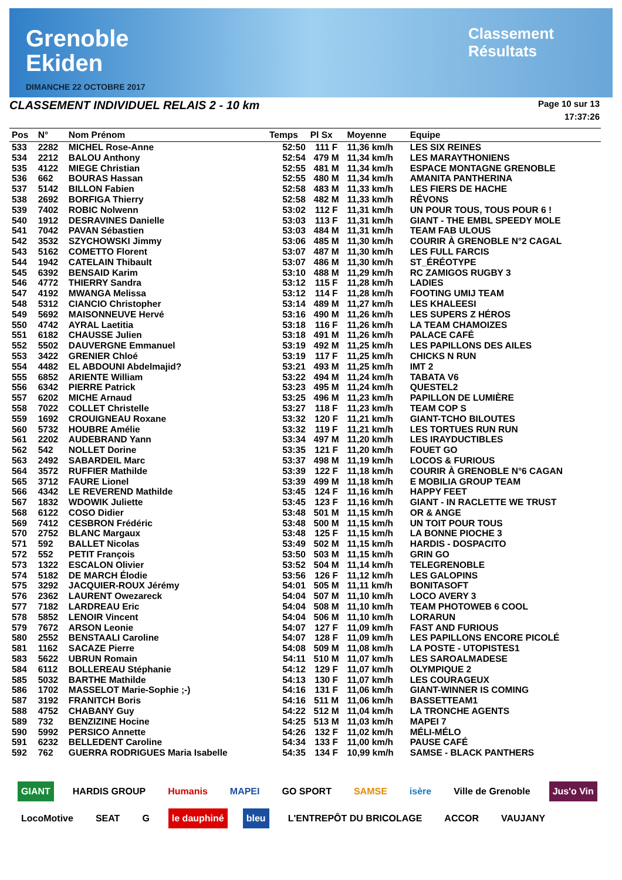Grenoble
Ekiden
DIMANCHE 22 OCTOBRE 2017
Classement
Résultats
CLASSEMENT INDIVIDUEL RELAIS 2 - 10 km
Page 10 sur 13
17:37:26
| Pos | N° | Nom Prénom | Temps | Pl Sx | Moyenne | Equipe |
| --- | --- | --- | --- | --- | --- | --- |
| 533 | 2282 | MICHEL Rose-Anne | 52:50 | 111 F | 11,36 km/h | LES SIX REINES |
| 534 | 2212 | BALOU Anthony | 52:54 | 479 M | 11,34 km/h | LES MARAYTHONIENS |
| 535 | 4122 | MIEGE Christian | 52:55 | 481 M | 11,34 km/h | ESPACE MONTAGNE GRENOBLE |
| 536 | 662 | BOURAS Hassan | 52:55 | 480 M | 11,34 km/h | AMANITA PANTHERINA |
| 537 | 5142 | BILLON Fabien | 52:58 | 483 M | 11,33 km/h | LES FIERS DE HACHE |
| 538 | 2692 | BORFIGA Thierry | 52:58 | 482 M | 11,33 km/h | RÊVONS |
| 539 | 7402 | ROBIC Nolwenn | 53:02 | 112 F | 11,31 km/h | UN POUR TOUS, TOUS POUR 6 ! |
| 540 | 1912 | DESRAVINES Danielle | 53:03 | 113 F | 11,31 km/h | GIANT - THE EMBL SPEEDY MOLE |
| 541 | 7042 | PAVAN Sébastien | 53:03 | 484 M | 11,31 km/h | TEAM FAB ULOUS |
| 542 | 3532 | SZYCHOWSKI Jimmy | 53:06 | 485 M | 11,30 km/h | COURIR À GRENOBLE N°2 CAGAL |
| 543 | 5162 | COMETTO Florent | 53:07 | 487 M | 11,30 km/h | LES FULL FARCIS |
| 544 | 1942 | CATELAIN Thibault | 53:07 | 486 M | 11,30 km/h | ST_ÉRÉOTYPE |
| 545 | 6392 | BENSAID Karim | 53:10 | 488 M | 11,29 km/h | RC ZAMIGOS RUGBY 3 |
| 546 | 4772 | THIERRY Sandra | 53:12 | 115 F | 11,28 km/h | LADIES |
| 547 | 4192 | MWANGA Melissa | 53:12 | 114 F | 11,28 km/h | FOOTING UMIJ TEAM |
| 548 | 5312 | CIANCIO Christopher | 53:14 | 489 M | 11,27 km/h | LES KHALEESI |
| 549 | 5692 | MAISONNEUVE Hervé | 53:16 | 490 M | 11,26 km/h | LES SUPERS Z HÉROS |
| 550 | 4742 | AYRAL Laetitia | 53:18 | 116 F | 11,26 km/h | LA TEAM CHAMOIZES |
| 551 | 6182 | CHAUSSE Julien | 53:18 | 491 M | 11,26 km/h | PALACE CAFÉ |
| 552 | 5502 | DAUVERGNE Emmanuel | 53:19 | 492 M | 11,25 km/h | LES PAPILLONS DES AILES |
| 553 | 3422 | GRENIER Chloé | 53:19 | 117 F | 11,25 km/h | CHICKS N RUN |
| 554 | 4482 | EL ABDOUNI Abdelmajid? | 53:21 | 493 M | 11,25 km/h | IMT 2 |
| 555 | 6852 | ARIENTE William | 53:22 | 494 M | 11,24 km/h | TABATA V6 |
| 556 | 6342 | PIERRE Patrick | 53:23 | 495 M | 11,24 km/h | QUESTEL2 |
| 557 | 6202 | MICHE Arnaud | 53:25 | 496 M | 11,23 km/h | PAPILLON DE LUMIÈRE |
| 558 | 7022 | COLLET Christelle | 53:27 | 118 F | 11,23 km/h | TEAM COP S |
| 559 | 1692 | CROUIGNEAU Roxane | 53:32 | 120 F | 11,21 km/h | GIANT-TCHO BILOUTES |
| 560 | 5732 | HOUBRE Amélie | 53:32 | 119 F | 11,21 km/h | LES TORTUES RUN RUN |
| 561 | 2202 | AUDEBRAND Yann | 53:34 | 497 M | 11,20 km/h | LES IRAYDUCTIBLES |
| 562 | 542 | NOLLET Dorine | 53:35 | 121 F | 11,20 km/h | FOUET GO |
| 563 | 2492 | SABARDEIL Marc | 53:37 | 498 M | 11,19 km/h | LOCOS & FURIOUS |
| 564 | 3572 | RUFFIER Mathilde | 53:39 | 122 F | 11,18 km/h | COURIR À GRENOBLE N°6 CAGAN |
| 565 | 3712 | FAURE Lionel | 53:39 | 499 M | 11,18 km/h | E MOBILIA GROUP TEAM |
| 566 | 4342 | LE REVEREND Mathilde | 53:45 | 124 F | 11,16 km/h | HAPPY FEET |
| 567 | 1832 | WDOWIK Juliette | 53:45 | 123 F | 11,16 km/h | GIANT - IN RACLETTE WE TRUST |
| 568 | 6122 | COSO Didier | 53:48 | 501 M | 11,15 km/h | OR & ANGE |
| 569 | 7412 | CESBRON Frédéric | 53:48 | 500 M | 11,15 km/h | UN TOIT POUR TOUS |
| 570 | 2752 | BLANC Margaux | 53:48 | 125 F | 11,15 km/h | LA BONNE PIOCHE 3 |
| 571 | 592 | BALLET Nicolas | 53:49 | 502 M | 11,15 km/h | HARDIS - DOSPACITO |
| 572 | 552 | PETIT François | 53:50 | 503 M | 11,15 km/h | GRIN GO |
| 573 | 1322 | ESCALON Olivier | 53:52 | 504 M | 11,14 km/h | TELEGRENOBLE |
| 574 | 5182 | DE MARCH Élodie | 53:56 | 126 F | 11,12 km/h | LES GALOPINS |
| 575 | 3292 | JACQUIER-ROUX Jérémy | 54:01 | 505 M | 11,11 km/h | BONITASOFT |
| 576 | 2362 | LAURENT Owezareck | 54:04 | 507 M | 11,10 km/h | LOCO AVERY 3 |
| 577 | 7182 | LARDREAU Eric | 54:04 | 508 M | 11,10 km/h | TEAM PHOTOWEB 6 COOL |
| 578 | 5852 | LENOIR Vincent | 54:04 | 506 M | 11,10 km/h | LORARUN |
| 579 | 7672 | ARSON Leonie | 54:07 | 127 F | 11,09 km/h | FAST AND FURIOUS |
| 580 | 2552 | BENSTAALI Caroline | 54:07 | 128 F | 11,09 km/h | LES PAPILLONS ENCORE PICOLÉ |
| 581 | 1162 | SACAZE Pierre | 54:08 | 509 M | 11,08 km/h | LA POSTE - UTOPISTES1 |
| 583 | 5622 | UBRUN Romain | 54:11 | 510 M | 11,07 km/h | LES SAROALMADESE |
| 584 | 6112 | BOLLEREAU Stéphanie | 54:12 | 129 F | 11,07 km/h | OLYMPIQUE 2 |
| 585 | 5032 | BARTHE Mathilde | 54:13 | 130 F | 11,07 km/h | LES COURAGEUX |
| 586 | 1702 | MASSELOT Marie-Sophie ;-) | 54:16 | 131 F | 11,06 km/h | GIANT-WINNER IS COMING |
| 587 | 3192 | FRANITCH Boris | 54:16 | 511 M | 11,06 km/h | BASSETTEAM1 |
| 588 | 4752 | CHABANY Guy | 54:22 | 512 M | 11,04 km/h | LA TRONCHE AGENTS |
| 589 | 732 | BENZIZINE Hocine | 54:25 | 513 M | 11,03 km/h | MAPEI 7 |
| 590 | 5992 | PERSICO Annette | 54:26 | 132 F | 11,02 km/h | MÉLI-MÉLO |
| 591 | 6232 | BELLEDENT Caroline | 54:34 | 133 F | 11,00 km/h | PAUSE CAFÉ |
| 592 | 762 | GUERRA RODRIGUES Maria Isabelle | 54:35 | 134 F | 10,99 km/h | SAMSE - BLACK PANTHERS |
GIANT HARDIS GROUP Humanis MAPEI GO SPORT SAMSE isère Ville de Grenoble Jus'o Vin LocoMotive SEAT G le dauphiné bleu L'ENTREPÔT DU BRICOLAGE ACCOR VAUJANY